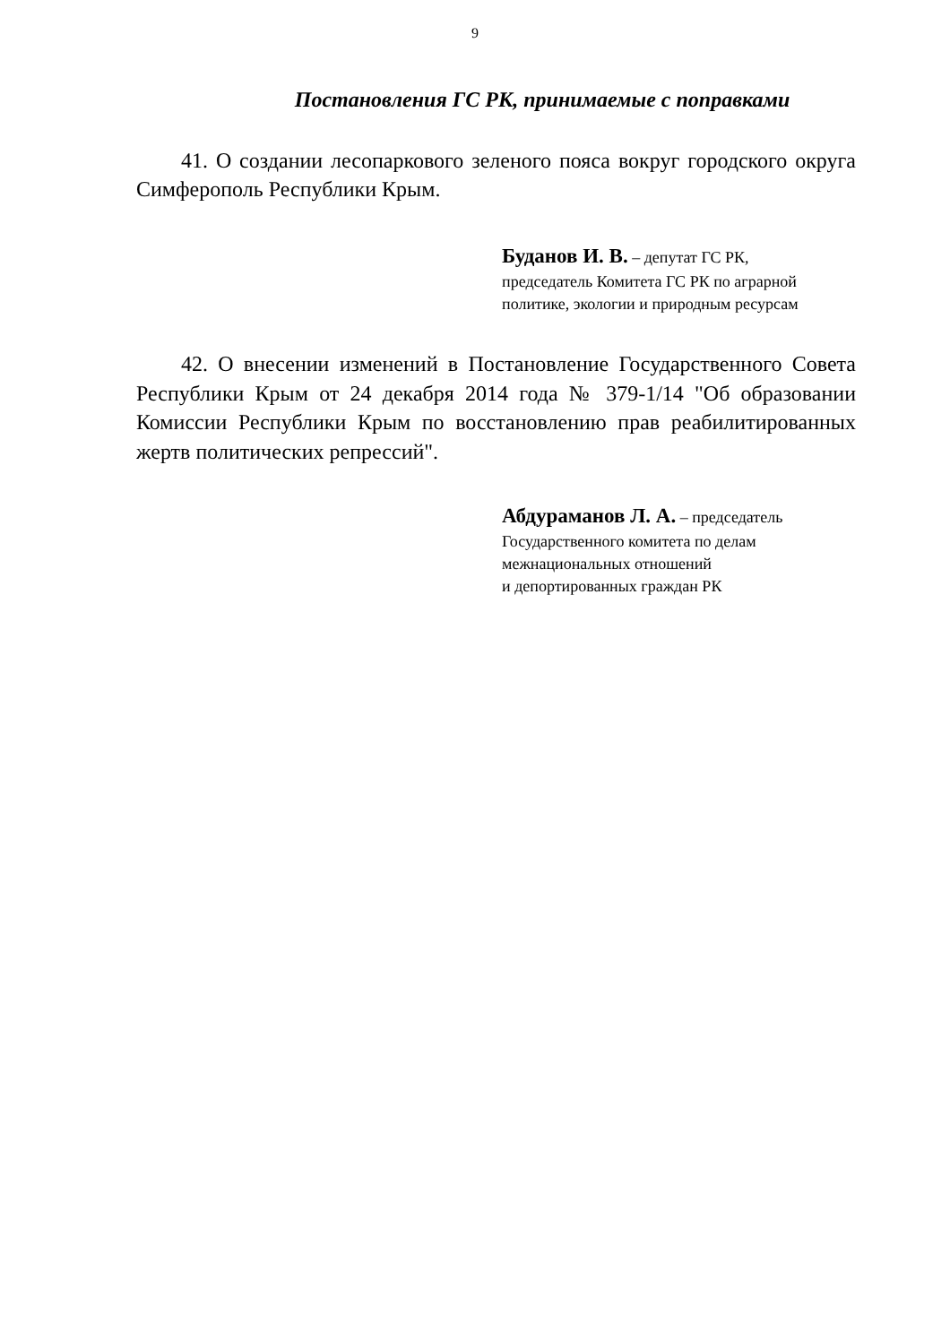9
Постановления ГС РК, принимаемые с поправками
41. О создании лесопаркового зеленого пояса вокруг городского округа Симферополь Республики Крым.
Буданов И. В. – депутат ГС РК,
председатель Комитета ГС РК по аграрной
политике, экологии и природным ресурсам
42. О внесении изменений в Постановление Государственного Совета Республики Крым от 24 декабря 2014 года № 379-1/14 "Об образовании Комиссии Республики Крым по восстановлению прав реабилитированных жертв политических репрессий".
Абдураманов Л. А. – председатель
Государственного комитета по делам
межнациональных отношений
и депортированных граждан РК